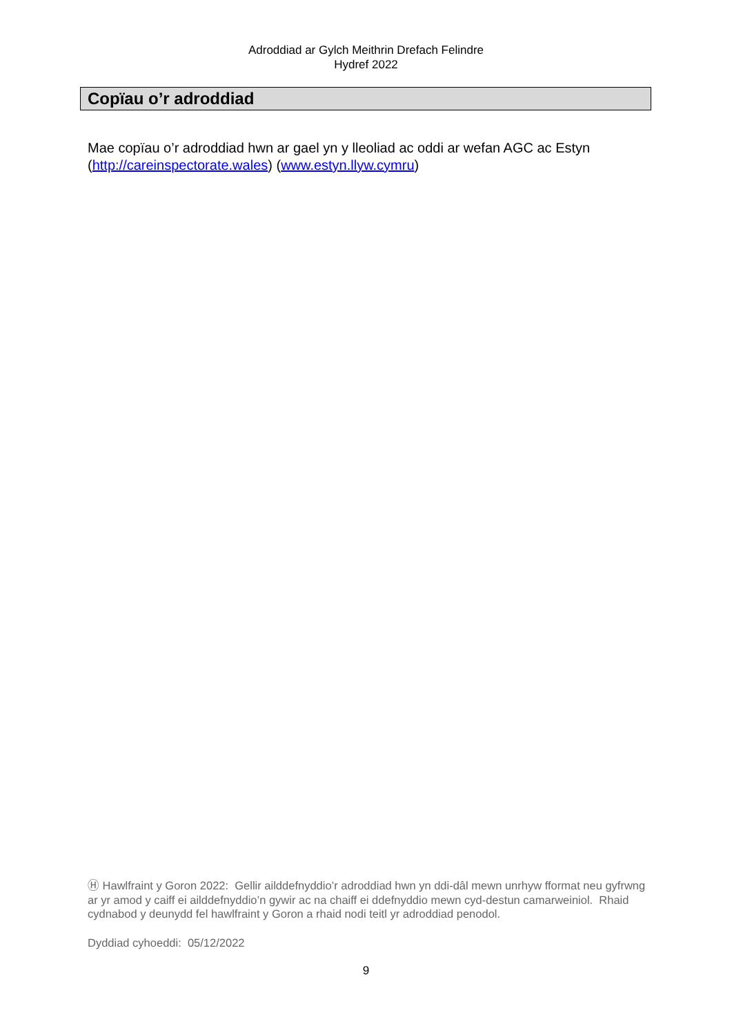Adroddiad ar Gylch Meithrin Drefach Felindre
Hydref 2022
Copïau o’r adroddiad
Mae copïau o’r adroddiad hwn ar gael yn y lleoliad ac oddi ar wefan AGC ac Estyn (http://careinspectorate.wales) (www.estyn.llyw.cymru)
Ⓗ Hawlfraint y Goron 2022: Gellir ailddefnyddio’r adroddiad hwn yn ddi-dâl mewn unrhyw fformat neu gyfrwng ar yr amod y caiff ei ailddefnyddio’n gywir ac na chaiff ei ddefnyddio mewn cyd-destun camarweiniol. Rhaid cydnabod y deunydd fel hawlfraint y Goron a rhaid nodi teitl yr adroddiad penodol.
Dyddiad cyhoeddi: 05/12/2022
9